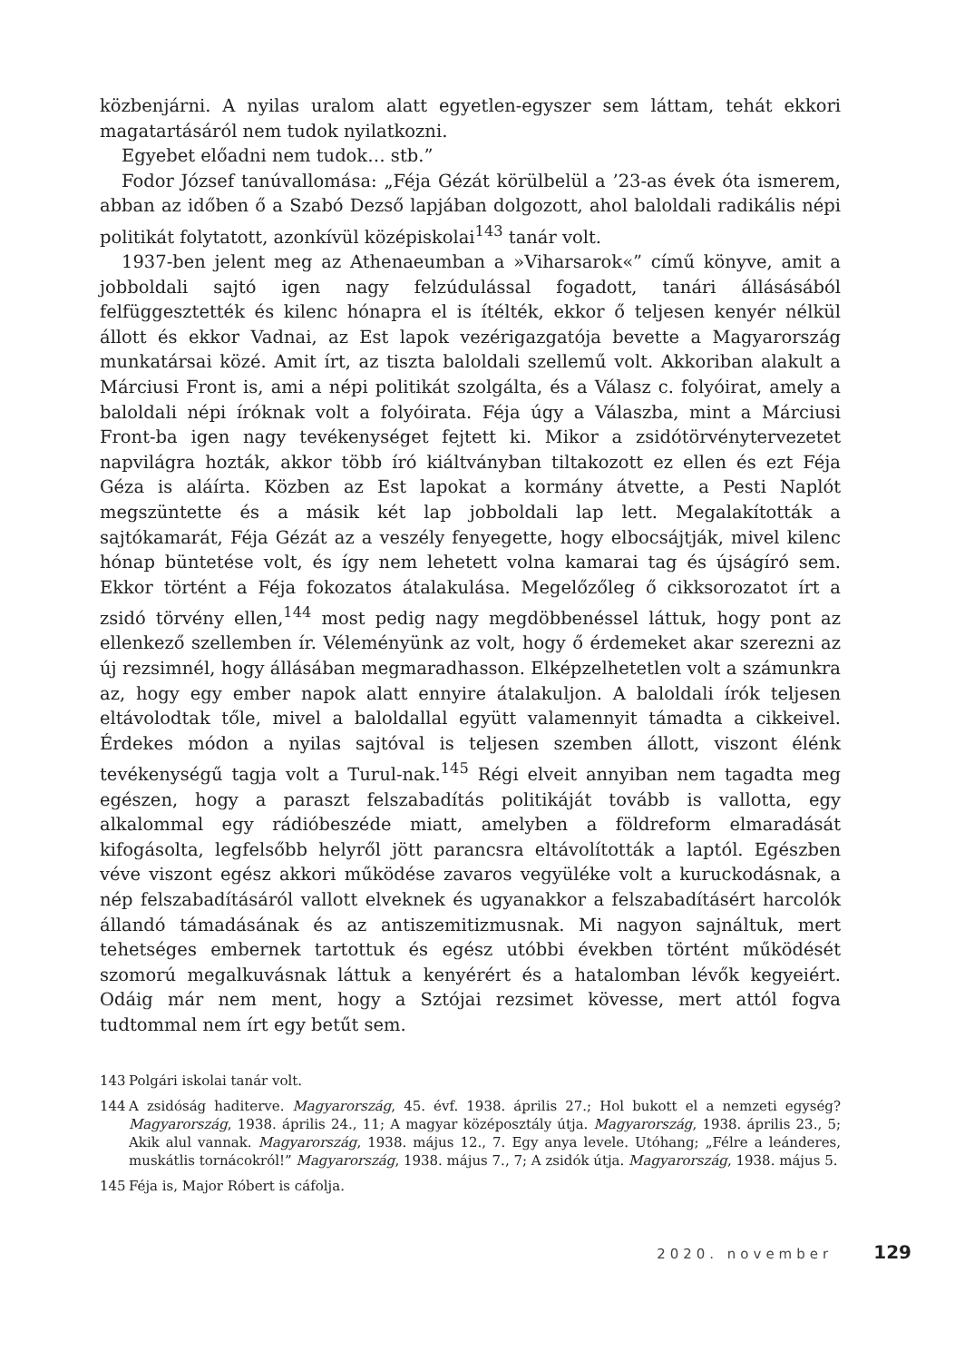közbenjárni. A nyilas uralom alatt egyetlen-egyszer sem láttam, tehát ekkori magatartásáról nem tudok nyilatkozni.
Egyebet előadni nem tudok… stb.”
Fodor József tanúvallomása: „Féja Gézát körülbelül a ’23-as évek óta ismerem, abban az időben ő a Szabó Dezső lapjában dolgozott, ahol baloldali radikális népi politikát folytatott, azonkívül középiskolai<sup>143</sup> tanár volt.
1937-ben jelent meg az Athenaeumban a »Viharsarok«” című könyve, amit a jobboldali sajtó igen nagy felzúdulással fogadott, tanári állásásából felfüggesztették és kilenc hónapra el is ítélték, ekkor ő teljesen kenyér nélkül állott és ekkor Vadnai, az Est lapok vezérigazgatója bevette a Magyarország munkatársai közé. Amit írt, az tiszta baloldali szellemű volt. Akkoriban alakult a Márciusi Front is, ami a népi politikát szolgálta, és a Válasz c. folyóirat, amely a baloldali népi íróknak volt a folyóirata. Féja úgy a Válaszba, mint a Márciusi Front-ba igen nagy tevékenységet fejtett ki. Mikor a zsidótörvénytervezetet napvilágra hozták, akkor több író kiáltványban tiltakozott ez ellen és ezt Féja Géza is aláírta. Közben az Est lapokat a kormány átvette, a Pesti Naplót megszüntette és a másik két lap jobboldali lap lett. Megalakították a sajtókamarát, Féja Gézát az a veszély fenyegette, hogy elbocsájtják, mivel kilenc hónap büntetése volt, és így nem lehetett volna kamarai tag és újságíró sem. Ekkor történt a Féja fokozatos átalakulása. Megelőzőleg ő cikksorozatot írt a zsidó törvény ellen,<sup>144</sup> most pedig nagy megdöbbenéssel láttuk, hogy pont az ellenkező szellemben ír. Véleményünk az volt, hogy ő érdemeket akar szerezni az új rezsimnél, hogy állásában megmaradhasson. Elképzelhetetlen volt a számunkra az, hogy egy ember napok alatt ennyire átalakuljon. A baloldali írók teljesen eltávolodtak tőle, mivel a baloldallal együtt valamennyit támadta a cikkeivel. Érdekes módon a nyilas sajtóval is teljesen szemben állott, viszont élénk tevékenységű tagja volt a Turul-nak.<sup>145</sup> Régi elveit annyiban nem tagadta meg egészen, hogy a paraszt felszabadítás politikáját tovább is vallotta, egy alkalommal egy rádióbeszéde miatt, amelyben a földreform elmaradását kifogásolta, legfelsőbb helyről jött parancsra eltávolították a laptól. Egészben véve viszont egész akkori működése zavaros vegyüléke volt a kuruckodásnak, a nép felszabadításáról vallott elveknek és ugyanakkor a felszabadításért harcolók állandó támadásának és az antiszemitizmusnak. Mi nagyon sajnáltuk, mert tehetséges embernek tartottuk és egész utóbbi években történt működését szomorú megalkuvásnak láttuk a kenyérért és a hatalomban lévők kegyeiért. Odáig már nem ment, hogy a Sztójai rezsimet kövesse, mert attól fogva tudtommal nem írt egy betűt sem.
143 Polgári iskolai tanár volt.
144 A zsidóság haditerve. Magyarország, 45. évf. 1938. április 27.; Hol bukott el a nemzeti egység? Magyarország, 1938. április 24., 11; A magyar középosztály útja. Magyarország, 1938. április 23., 5; Akik alul vannak. Magyarország, 1938. május 12., 7. Egy anya levele. Utóhang; „Félre a leánderes, muskátlis tornácokról!” Magyarország, 1938. május 7., 7; A zsidók útja. Magyarország, 1938. május 5.
145 Féja is, Major Róbert is cáfolja.
2020. november 129